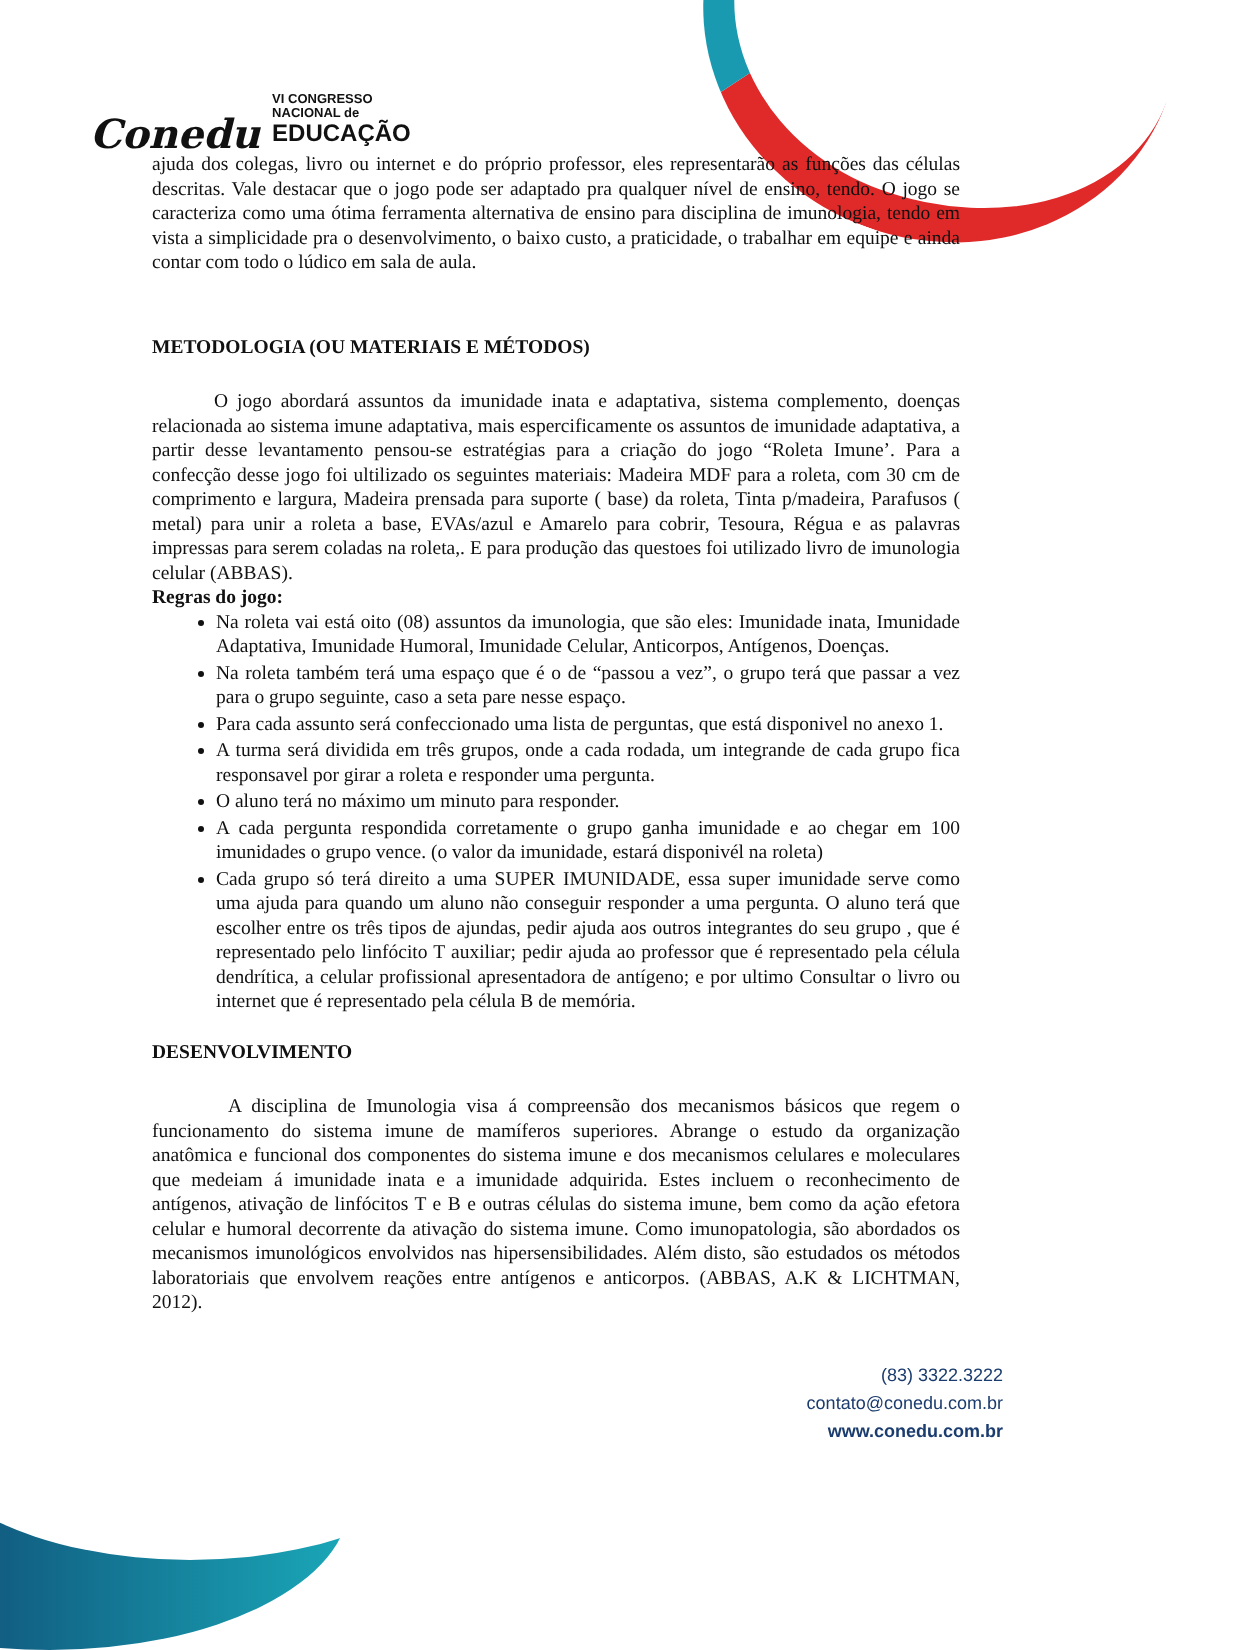Conedu VI CONGRESSO
NACIONAL de
EDUCAÇÃO
ajuda dos colegas, livro ou internet e do próprio professor, eles representarão as funções das células descritas. Vale destacar que o jogo pode ser adaptado pra qualquer nível de ensino, tendo. O jogo se caracteriza como uma ótima ferramenta alternativa de ensino para disciplina de imunologia, tendo em vista a simplicidade pra o desenvolvimento, o baixo custo, a praticidade, o trabalhar em equipe e ainda contar com todo o lúdico em sala de aula.
METODOLOGIA (OU MATERIAIS E MÉTODOS)
O jogo abordará assuntos da imunidade inata e adaptativa, sistema complemento, doenças relacionada ao sistema imune adaptativa, mais espercificamente os assuntos de imunidade adaptativa, a partir desse levantamento pensou-se estratégias para a criação do jogo “Roleta Imune’. Para a confecção desse jogo foi ultilizado os seguintes materiais: Madeira MDF para a roleta, com 30 cm de comprimento e largura, Madeira prensada para suporte ( base) da roleta, Tinta p/madeira, Parafusos ( metal) para unir a roleta a base, EVAs/azul e Amarelo para cobrir, Tesoura, Régua e as palavras impressas para serem coladas na roleta,. E para produção das questoes foi utilizado livro de imunologia celular (ABBAS).
Regras do jogo:
Na roleta vai está oito (08) assuntos da imunologia, que são eles: Imunidade inata, Imunidade Adaptativa, Imunidade Humoral, Imunidade Celular, Anticorpos, Antígenos, Doenças.
Na roleta também terá uma espaço que é o de “passou a vez”, o grupo terá que passar a vez para o grupo seguinte, caso a seta pare nesse espaço.
Para cada assunto será confeccionado uma lista de perguntas, que está disponivel no anexo 1.
A turma será dividida em três grupos, onde a cada rodada, um integrande de cada grupo fica responsavel por girar a roleta e responder uma pergunta.
O aluno terá no máximo um minuto para responder.
A cada pergunta respondida corretamente o grupo ganha imunidade e ao chegar em 100 imunidades o grupo vence. (o valor da imunidade, estará disponivél na roleta)
Cada grupo só terá direito a uma SUPER IMUNIDADE, essa super imunidade serve como uma ajuda para quando um aluno não conseguir responder a uma pergunta. O aluno terá que escolher entre os três tipos de ajundas, pedir ajuda aos outros integrantes do seu grupo , que é representado pelo linfócito T auxiliar; pedir ajuda ao professor que é representado pela célula dendrítica, a celular profissional apresentadora de antígeno; e por ultimo Consultar o livro ou internet que é representado pela célula B de memória.
DESENVOLVIMENTO
A disciplina de Imunologia visa á compreensão dos mecanismos básicos que regem o funcionamento do sistema imune de mamíferos superiores. Abrange o estudo da organização anatômica e funcional dos componentes do sistema imune e dos mecanismos celulares e moleculares que medeiam á imunidade inata e a imunidade adquirida. Estes incluem o reconhecimento de antígenos, ativação de linfócitos T e B e outras células do sistema imune, bem como da ação efetora celular e humoral decorrente da ativação do sistema imune. Como imunopatologia, são abordados os mecanismos imunológicos envolvidos nas hipersensibilidades. Além disto, são estudados os métodos laboratoriais que envolvem reações entre antígenos e anticorpos. (ABBAS, A.K & LICHTMAN, 2012).
(83) 3322.3222
contato@conedu.com.br
www.conedu.com.br